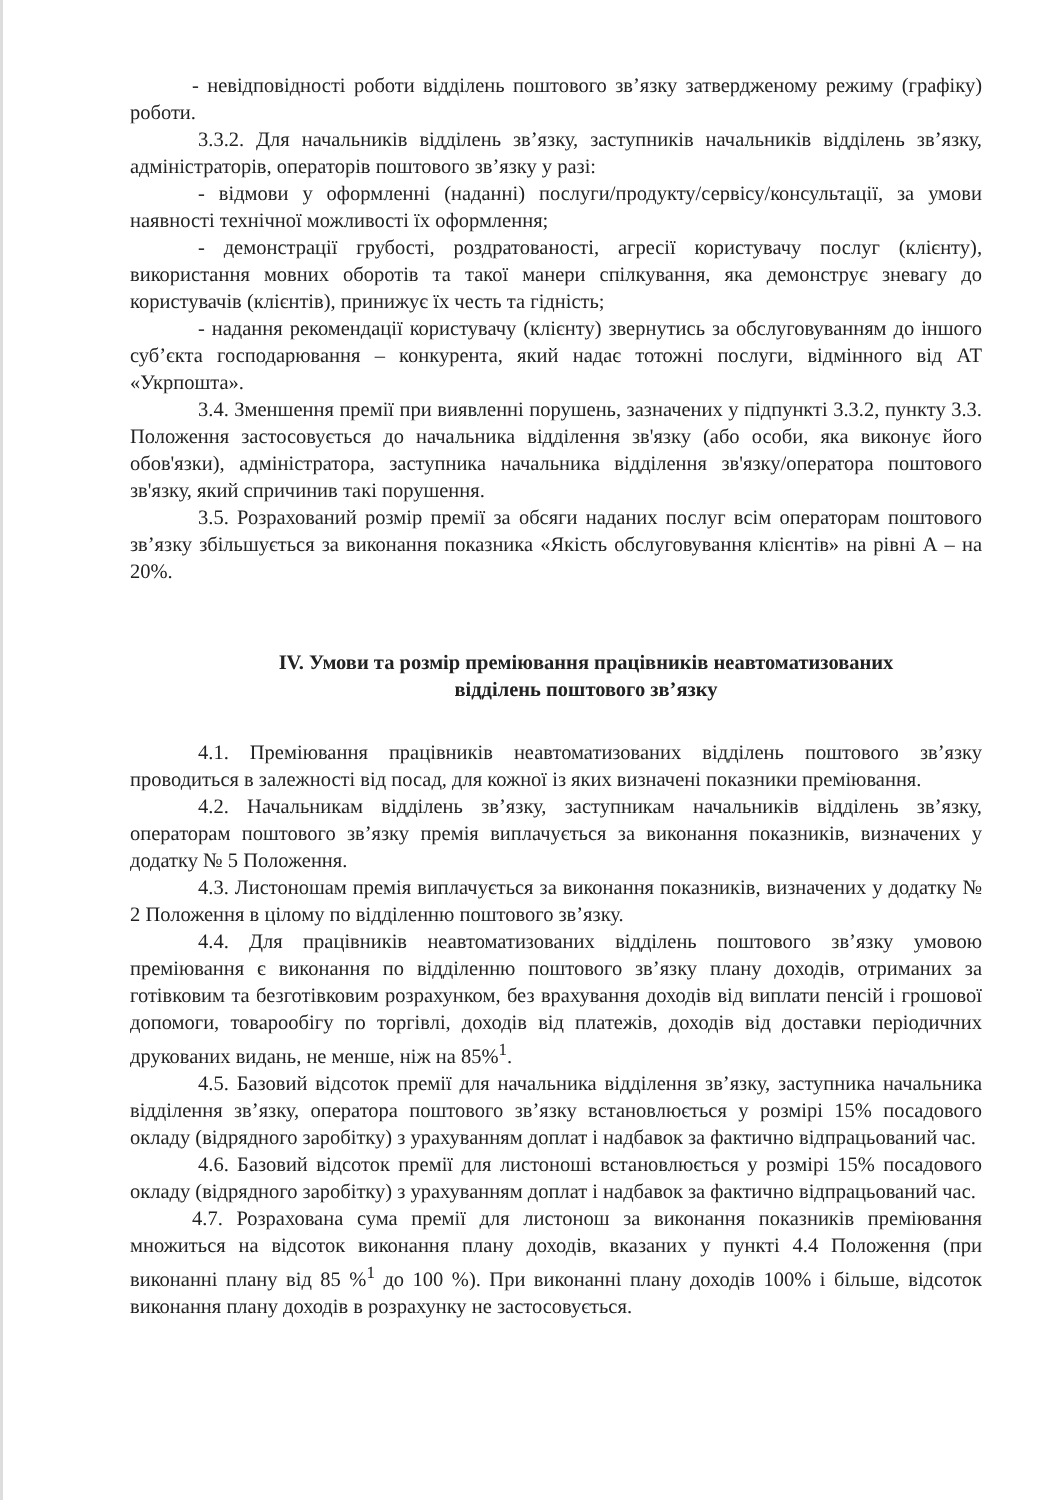- невідповідності роботи відділень поштового зв’язку затвердженому режиму (графіку) роботи.
3.3.2. Для начальників відділень зв’язку, заступників начальників відділень зв’язку, адміністраторів, операторів поштового зв’язку у разі:
- відмови у оформленні (наданні) послуги/продукту/сервісу/консультації, за умови наявності технічної можливості їх оформлення;
- демонстрації грубості, роздратованості, агресії користувачу послуг (клієнту), використання мовних оборотів та такої манери спілкування, яка демонструє зневагу до користувачів (клієнтів), принижує їх честь та гідність;
- надання рекомендації користувачу (клієнту) звернутись за обслуговуванням до іншого суб’єкта господарювання – конкурента, який надає тотожні послуги, відмінного від АТ «Укрпошта».
3.4. Зменшення премії при виявленні порушень, зазначених у підпункті 3.3.2, пункту 3.3. Положення застосовується до начальника відділення зв'язку (або особи, яка виконує його обов'язки), адміністратора, заступника начальника відділення зв'язку/оператора поштового зв'язку, який спричинив такі порушення.
3.5. Розрахований розмір премії за обсяги наданих послуг всім операторам поштового зв’язку збільшується за виконання показника «Якість обслуговування клієнтів» на рівні А – на 20%.
IV. Умови та розмір преміювання працівників неавтоматизованих
відділень поштового зв’язку
4.1. Преміювання працівників неавтоматизованих відділень поштового зв’язку проводиться в залежності від посад, для кожної із яких визначені показники преміювання.
4.2. Начальникам відділень зв’язку, заступникам начальників відділень зв’язку, операторам поштового зв’язку премія виплачується за виконання показників, визначених у додатку № 5 Положення.
4.3. Листоношам премія виплачується за виконання показників, визначених у додатку № 2 Положення в цілому по відділенню поштового зв’язку.
4.4. Для працівників неавтоматизованих відділень поштового зв’язку умовою преміювання є виконання по відділенню поштового зв’язку плану доходів, отриманих за готівковим та безготівковим розрахунком, без врахування доходів від виплати пенсій і грошової допомоги, товарообігу по торгівлі, доходів від платежів, доходів від доставки періодичних друкованих видань, не менше, ніж на 85%<sup>1</sup>.
4.5. Базовий відсоток премії для начальника відділення зв’язку, заступника начальника відділення зв’язку, оператора поштового зв’язку встановлюється у розмірі 15% посадового окладу (відрядного заробітку) з урахуванням доплат і надбавок за фактично відпрацьований час.
4.6. Базовий відсоток премії для листоноші встановлюється у розмірі 15% посадового окладу (відрядного заробітку) з урахуванням доплат і надбавок за фактично відпрацьований час.
4.7. Розрахована сума премії для листонош за виконання показників преміювання множиться на відсоток виконання плану доходів, вказаних у пункті 4.4 Положення (при виконанні плану від 85 %<sup>1</sup> до 100 %). При виконанні плану доходів 100% і більше, відсоток виконання плану доходів в розрахунку не застосовується.